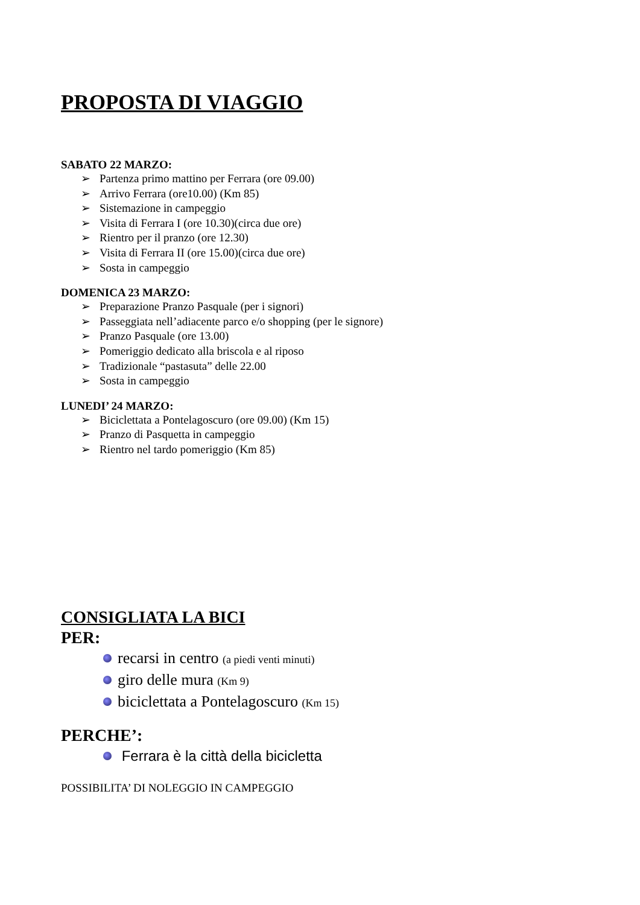PROPOSTA DI VIAGGIO
SABATO 22 MARZO:
➢ Partenza primo mattino per Ferrara (ore 09.00)
➢ Arrivo Ferrara (ore10.00) (Km 85)
➢ Sistemazione in campeggio
➢ Visita di Ferrara I (ore 10.30)(circa due ore)
➢ Rientro per il pranzo (ore 12.30)
➢ Visita di Ferrara II (ore 15.00)(circa due ore)
➢ Sosta in campeggio
DOMENICA 23 MARZO:
➢ Preparazione Pranzo Pasquale (per i signori)
➢ Passeggiata nell’adiacente parco e/o shopping (per le signore)
➢ Pranzo Pasquale (ore 13.00)
➢ Pomeriggio dedicato alla briscola e al riposo
➢ Tradizionale “pastasuta” delle 22.00
➢ Sosta in campeggio
LUNEDI’ 24 MARZO:
➢ Biciclettata a Pontelagoscuro (ore 09.00) (Km 15)
➢ Pranzo di Pasquetta in campeggio
➢ Rientro nel tardo pomeriggio (Km 85)
CONSIGLIATA LA BICI
PER:
recarsi in centro (a piedi venti minuti)
giro delle mura (Km 9)
biciclettata a Pontelagoscuro (Km 15)
PERCHE’:
Ferrara è la città della bicicletta
POSSIBILITA’ DI NOLEGGIO IN CAMPEGGIO